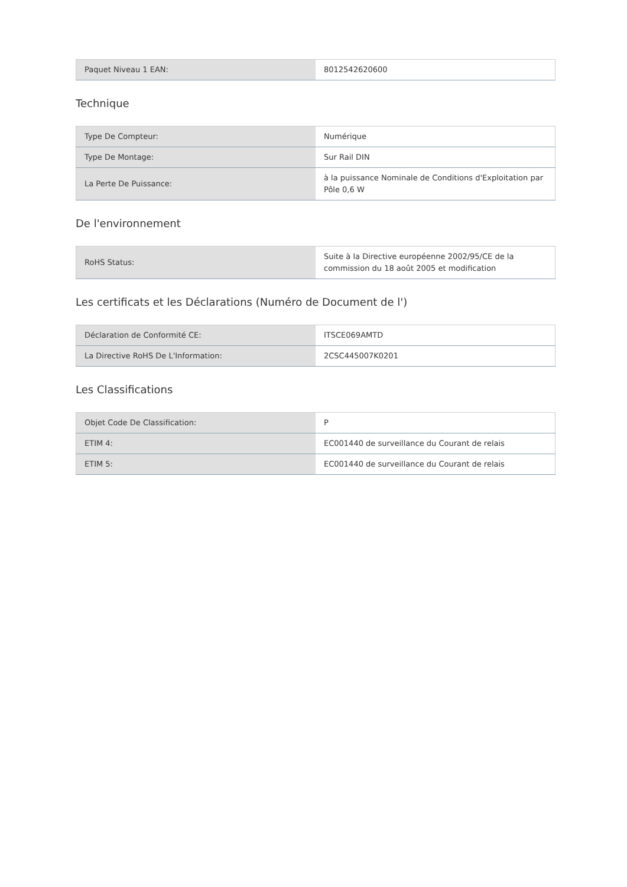| Paquet Niveau 1 EAN: | 8012542620600 |
Technique
| Type De Compteur: | Numérique |
| Type De Montage: | Sur Rail DIN |
| La Perte De Puissance: | à la puissance Nominale de Conditions d'Exploitation par Pôle 0,6 W |
De l'environnement
| RoHS Status: | Suite à la Directive européenne 2002/95/CE de la commission du 18 août 2005 et modification |
Les certificats et les Déclarations (Numéro de Document de l')
| Déclaration de Conformité CE: | ITSCE069AMTD |
| La Directive RoHS De L'Information: | 2CSC445007K0201 |
Les Classifications
| Objet Code De Classification: | P |
| ETIM 4: | EC001440 de surveillance du Courant de relais |
| ETIM 5: | EC001440 de surveillance du Courant de relais |